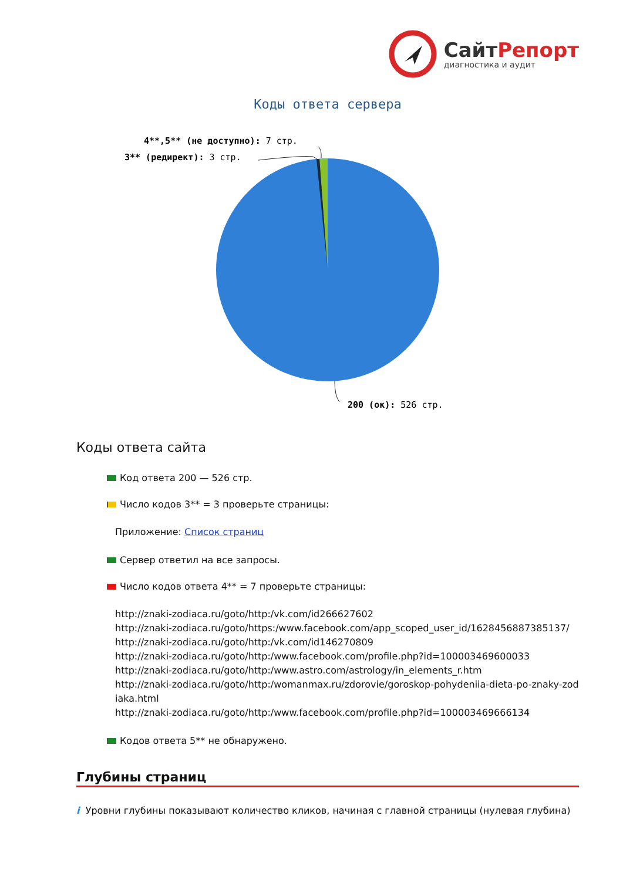СайтРепорт
диагностика и аудит
Коды ответа сервера
4**,5** (не доступно): 7 стр.
3** (редирект): 3 стр.
200 (ок): 526 стр.
Коды ответа сайта
Код ответа 200 — 526 стр.
Число кодов 3** = 3 проверьте страницы:
Приложение: Список страниц
Сервер ответил на все запросы.
Число кодов ответа 4** = 7 проверьте страницы:
http://znaki-zodiaca.ru/goto/http:/vk.com/id266627602
http://znaki-zodiaca.ru/goto/https:/www.facebook.com/app_scoped_user_id/1628456887385137/
http://znaki-zodiaca.ru/goto/http:/vk.com/id146270809
http://znaki-zodiaca.ru/goto/http:/www.facebook.com/profile.php?id=100003469600033
http://znaki-zodiaca.ru/goto/http:/www.astro.com/astrology/in_elements_r.htm
http://znaki-zodiaca.ru/goto/http:/womanmax.ru/zdorovie/goroskop-pohydeniia-dieta-po-znaky-zodiaka.html
http://znaki-zodiaca.ru/goto/http:/www.facebook.com/profile.php?id=100003469666134
Кодов ответа 5** не обнаружено.
Глубины страниц
i Уровни глубины показывают количество кликов, начиная с главной страницы (нулевая глубина)